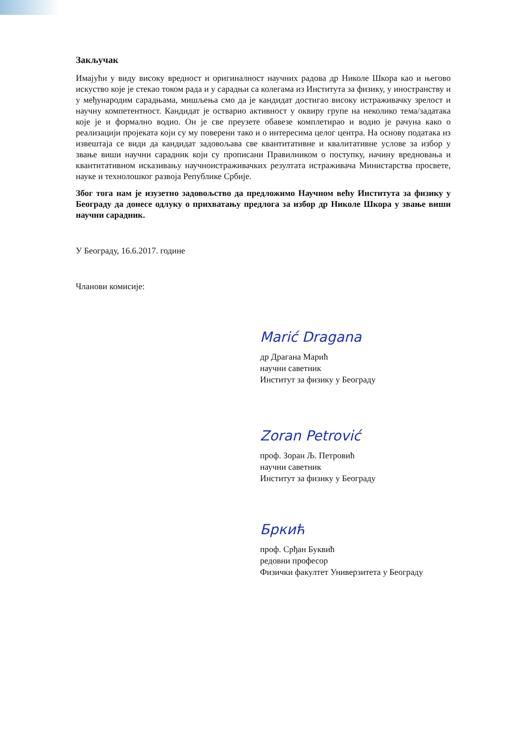Закључак
Имајући у виду високу вредност и оригиналност научних радова др Николе Шкора као и његово искуство које је стекао током рада и у сарадњи са колегама из Института за физику, у иностранству и у међународим сарадњама, мишљења смо да је кандидат достигао високу истраживачку зрелост и научну компетентност. Кандидат је остварио активност у оквиру групе на неколико тема/задатака које је и формално водио. Он је све преузете обавезе комплетирао и водио је рачуна како о реализацији пројеката који су му поверени тако и о интересима целог центра. На основу података из извештаја се види да кандидат задовољава све квантитативне и квалитативне услове за избор у звање виши научни сарадник који су прописани Правилником о поступку, начину вредновања и квантитативном исказивању научноистраживачких резултата истраживача Министарства просвете, науке и технолошког развоја Републике Србије.
Због тога нам је изузетно задовољство да предложимо Научном већу Института за физику у Београду да донесе одлуку о прихватању предлога за избор др Николе Шкора у звање виши научни сарадник.
У Београду, 16.6.2017. године
Чланови комисије:
Marić Dragana
др Драгана Марић
научни саветник
Институт за физику у Београду
Zoran Petrović
проф. Зоран Љ. Петровић
научни саветник
Институт за физику у Београду
Бркић
проф. Срђан Буквић
редовни професор
Физички факултет Универзитета у Београду